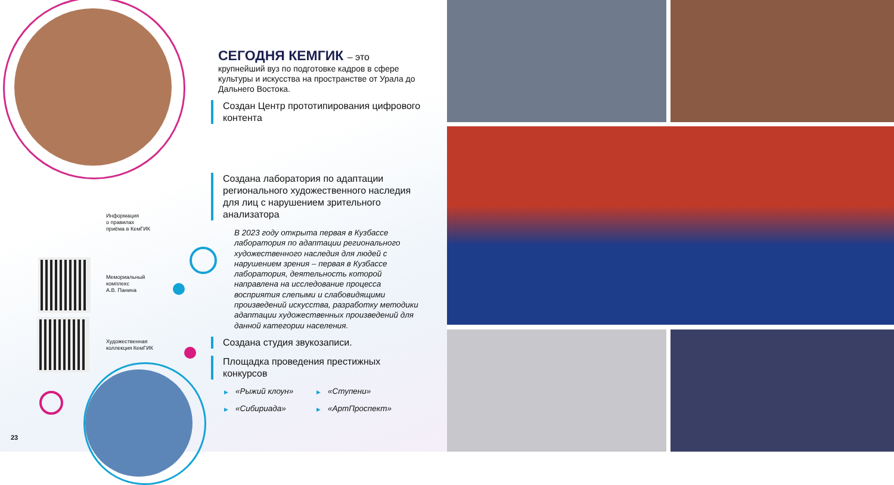Информация
о правилах
приёма в КемГИК
Мемориальный
комплекс
А.В. Панина
Художественная
коллекция КемГИК
23
СЕГОДНЯ КЕМГИК – это
крупнейший вуз по подготовке кадров в сфере культуры и искусства на пространстве от Урала до Дальнего Востока.
Создан Центр прототипирования цифрового контента
Создана лаборатория по адаптации регионального художественного наследия для лиц с нарушением зрительного анализатора
В 2023 году открыта первая в Кузбассе лаборатория по адаптации регионального художественного наследия для людей с нарушением зрения – первая в Кузбассе лаборатория, деятельность которой направлена на исследование процесса восприятия слепыми и слабовидящими произведений искусства, разработку методики адаптации художественных произведений для данной категории населения.
Создана студия звукозаписи.
Площадка проведения престижных конкурсов
▶ «Рыжий клоун»
▶ «Ступени»
▶ «Сибириада»
▶ «АртПроспект»